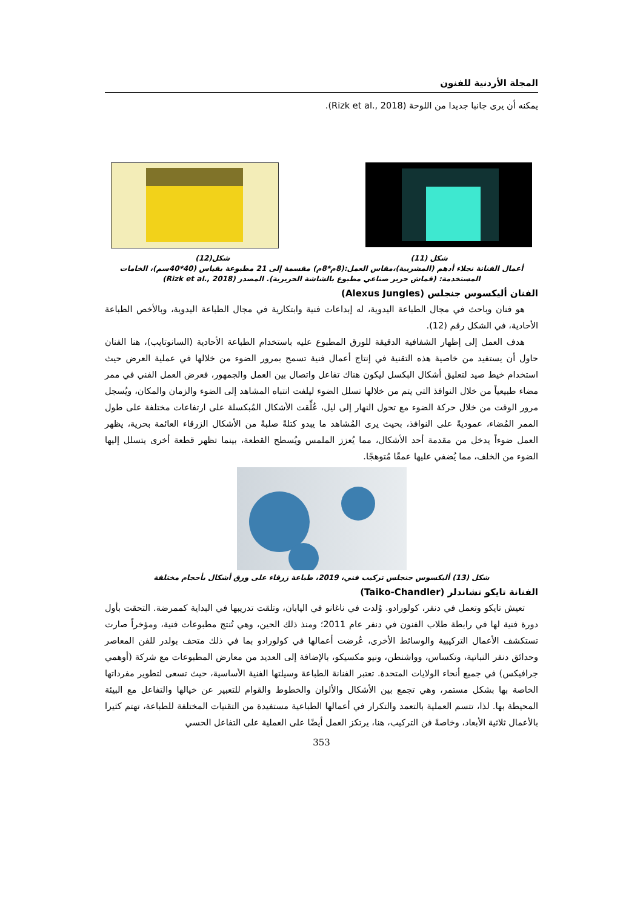المجلة الأردنية للفنون
يمكنه أن يرى جانبا جديدا من اللوحة (Rizk et al., 2018).
شكل (11) شكل(12)
أعمال الفنانة نجلاء أدهم (المشربية)،مقاس العمل:(8م*8م) مقسمة إلى 21 مطبوعة بقياس (40*40سم)، الخامات المستخدمة: (قماش حرير صناعي مطبوع بالشاشة الحريرية). المصدر (Rizk et al., 2018)
الفنان أليكسوس جنجلس (Alexus Jungles)
هو فنان وباحث في مجال الطباعة اليدوية، له إبداعات فنية وابتكارية في مجال الطباعة اليدوية، وبالأخص الطباعة الأحادية، في الشكل رقم (12).
هدف العمل إلى إظهار الشفافية الدقيقة للورق المطبوع عليه باستخدام الطباعة الأحادية (السانوتايب)، هنا الفنان حاول أن يستفيد من خاصية هذه التقنية في إنتاج أعمال فنية تسمح بمرور الضوء من خلالها في عملية العرض حيث استخدام خيط صيد لتعليق أشكال البكسل ليكون هناك تفاعل واتصال بين العمل والجمهور، فعرض العمل الفني في ممر مضاء طبيعياً من خلال النوافذ التي يتم من خلالها تسلل الضوء ليلفت انتباه المشاهد إلى الضوء والزمان والمكان، ويُسجل مرور الوقت من خلال حركة الضوء مع تحول النهار إلى ليل، عُلِّقت الأشكال المُبكسلة على ارتفاعات مختلفة على طول الممر المُضاء، عموديةً على النوافذ، بحيث يرى المُشاهد ما يبدو كتلةً صلبةً من الأشكال الزرقاء العائمة بحرية، يظهر العمل ضوءاً يدخل من مقدمة أحد الأشكال، مما يُعزز الملمس ويُسطح القطعة، بينما تظهر قطعة أخرى يتسلل إليها الضوء من الخلف، مما يُضفي عليها عمقًا مُتوهجًا.
شكل (13) أليكسوس جنجلس تركيب فني، 2019، طباعة زرقاء على ورق أشكال بأحجام مختلفة
الفنانة تايكو تشاندلر (Taiko-Chandler)
تعيش تايكو وتعمل في دنفر، كولورادو. وُلدت في ناغانو في اليابان، وتلقت تدريبها في البداية كممرضة. التحقت بأول دورة فنية لها في رابطة طلاب الفنون في دنفر عام 2011؛ ومنذ ذلك الحين، وهي تُنتج مطبوعات فنية، ومؤخراً صارت تستكشف الأعمال التركيبية والوسائط الأخرى، عُرضت أعمالها في كولورادو بما في ذلك متحف بولدر للفن المعاصر وحدائق دنفر النباتية، وتكساس، وواشنطن، ونيو مكسيكو، بالإضافة إلى العديد من معارض المطبوعات مع شركة (أوهمي جرافيكس) في جميع أنحاء الولايات المتحدة. تعتبر الفنانة الطباعة وسيلتها الفنية الأساسية، حيث تسعى لتطوير مفرداتها الخاصة بها بشكل مستمر، وهي تجمع بين الأشكال والألوان والخطوط والقوام للتعبير عن خيالها والتفاعل مع البيئة المحيطة بها. لذا، تتسم العملية بالتعمد والتكرار في أعمالها الطباعية مستفيدة من التقنيات المختلفة للطباعة، تهتم كثيرا بالأعمال ثلاثية الأبعاد، وخاصةً فن التركيب، هنا، يرتكز العمل أيضًا على العملية على التفاعل الحسي
353